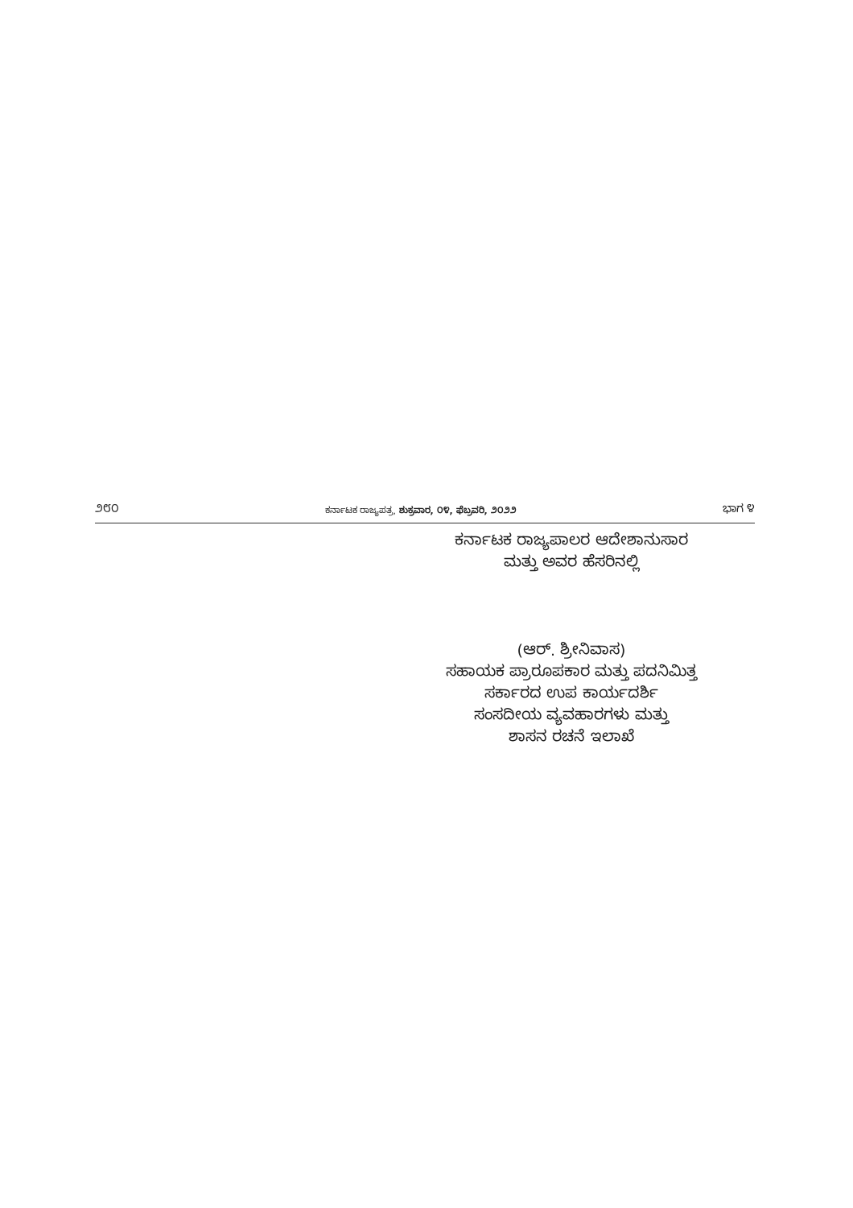೨೮೦ ಕರ್ನಾಟಕ ರಾಜ್ಯಪತ್ರ, ಶುಕ್ರವಾರ, ೦೪, ಫೆಬ್ರವರಿ, ೨೦೨೨ ಭಾಗ ೪
ಕರ್ನಾಟಕ ರಾಜ್ಯಪಾಲರ ಆದೇಶಾನುಸಾರ
ಮತ್ತು ಅವರ ಹೆಸರಿನಲ್ಲಿ
(ಆರ್. ಶ್ರೀನಿವಾಸ)
ಸಹಾಯಕ ಪ್ರಾರೂಪಕಾರ ಮತ್ತು ಪದನಿಮಿತ್ತ
ಸರ್ಕಾರದ ಉಪ ಕಾರ್ಯದರ್ಶಿ
ಸಂಸದೀಯ ವ್ಯವಹಾರಗಳು ಮತ್ತು
ಶಾಸನ ರಚನೆ ಇಲಾಖೆ